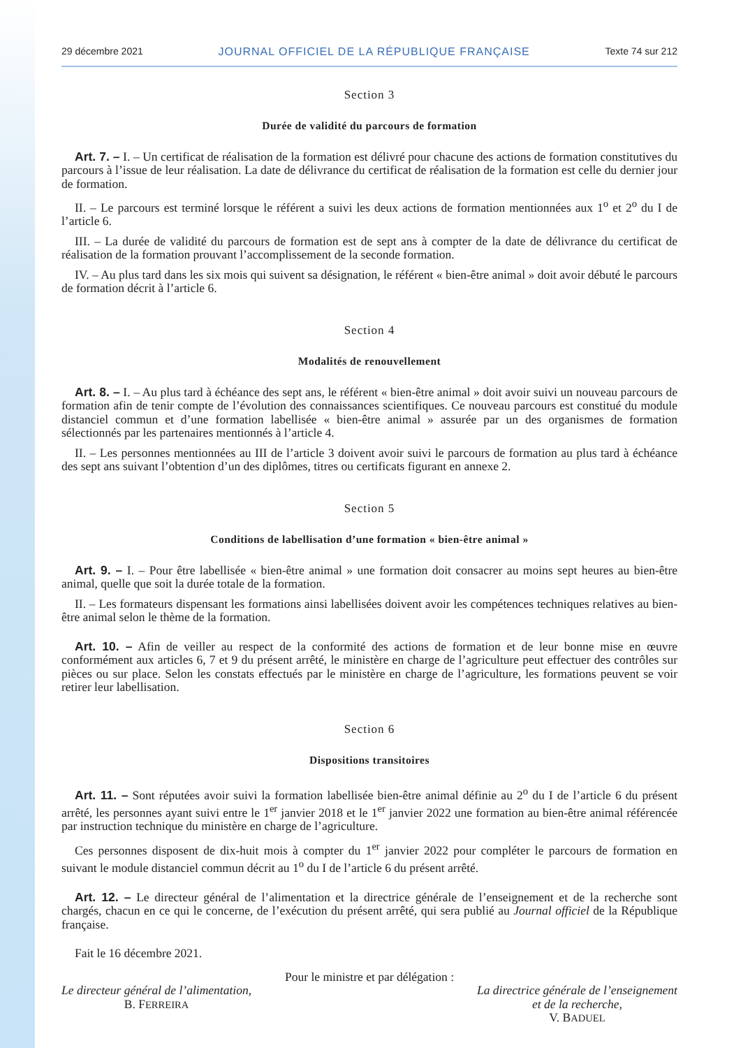29 décembre 2021 JOURNAL OFFICIEL DE LA RÉPUBLIQUE FRANÇAISE Texte 74 sur 212
Section 3
Durée de validité du parcours de formation
Art. 7. – I. – Un certificat de réalisation de la formation est délivré pour chacune des actions de formation constitutives du parcours à l’issue de leur réalisation. La date de délivrance du certificat de réalisation de la formation est celle du dernier jour de formation.
II. – Le parcours est terminé lorsque le référent a suivi les deux actions de formation mentionnées aux 1<sup>o</sup> et 2<sup>o</sup> du I de l’article 6.
III. – La durée de validité du parcours de formation est de sept ans à compter de la date de délivrance du certificat de réalisation de la formation prouvant l’accomplissement de la seconde formation.
IV. – Au plus tard dans les six mois qui suivent sa désignation, le référent « bien-être animal » doit avoir débuté le parcours de formation décrit à l’article 6.
Section 4
Modalités de renouvellement
Art. 8. – I. – Au plus tard à échéance des sept ans, le référent « bien-être animal » doit avoir suivi un nouveau parcours de formation afin de tenir compte de l’évolution des connaissances scientifiques. Ce nouveau parcours est constitué du module distanciel commun et d’une formation labellisée « bien-être animal » assurée par un des organismes de formation sélectionnés par les partenaires mentionnés à l’article 4.
II. – Les personnes mentionnées au III de l’article 3 doivent avoir suivi le parcours de formation au plus tard à échéance des sept ans suivant l’obtention d’un des diplômes, titres ou certificats figurant en annexe 2.
Section 5
Conditions de labellisation d’une formation « bien-être animal »
Art. 9. – I. – Pour être labellisée « bien-être animal » une formation doit consacrer au moins sept heures au bien-être animal, quelle que soit la durée totale de la formation.
II. – Les formateurs dispensant les formations ainsi labellisées doivent avoir les compétences techniques relatives au bien-être animal selon le thème de la formation.
Art. 10. – Afin de veiller au respect de la conformité des actions de formation et de leur bonne mise en œuvre conformément aux articles 6, 7 et 9 du présent arrêté, le ministère en charge de l’agriculture peut effectuer des contrôles sur pièces ou sur place. Selon les constats effectués par le ministère en charge de l’agriculture, les formations peuvent se voir retirer leur labellisation.
Section 6
Dispositions transitoires
Art. 11. – Sont réputées avoir suivi la formation labellisée bien-être animal définie au 2<sup>o</sup> du I de l’article 6 du présent arrêté, les personnes ayant suivi entre le 1<sup>er</sup> janvier 2018 et le 1<sup>er</sup> janvier 2022 une formation au bien-être animal référencée par instruction technique du ministère en charge de l’agriculture.
Ces personnes disposent de dix-huit mois à compter du 1<sup>er</sup> janvier 2022 pour compléter le parcours de formation en suivant le module distanciel commun décrit au 1<sup>o</sup> du I de l’article 6 du présent arrêté.
Art. 12. – Le directeur général de l’alimentation et la directrice générale de l’enseignement et de la recherche sont chargés, chacun en ce qui le concerne, de l’exécution du présent arrêté, qui sera publié au Journal officiel de la République française.
Fait le 16 décembre 2021.
Pour le ministre et par délégation :
Le directeur général de l’alimentation,
B. FERREIRA
La directrice générale de l’enseignement
et de la recherche,
V. BADUEL